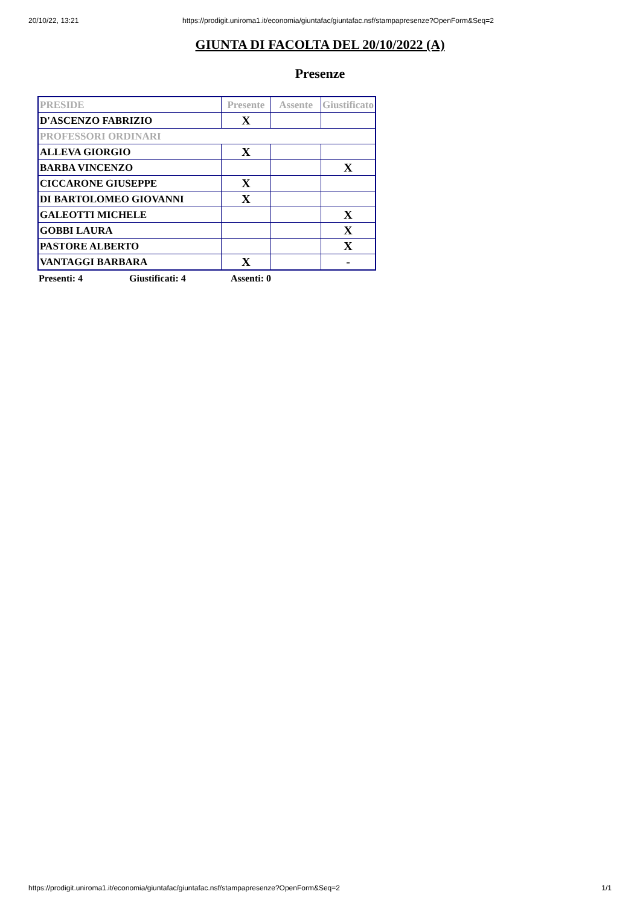20/10/22, 13:21 https://prodigit.uniroma1.it/economia/giuntafac/giuntafac.nsf/stampapresenze?OpenForm&Seq=2
GIUNTA DI FACOLTA DEL 20/10/2022 (A)
Presenze
| PRESIDE | Presente | Assente | Giustificato |
| D'ASCENZO FABRIZIO | X | | |
| PROFESSORI ORDINARI | | | |
| ALLEVA GIORGIO | X | | |
| BARBA VINCENZO | | | X |
| CICCARONE GIUSEPPE | X | | |
| DI BARTOLOMEO GIOVANNI | X | | |
| GALEOTTI MICHELE | | | X |
| GOBBI LAURA | | | X |
| PASTORE ALBERTO | | | X |
| VANTAGGI BARBARA | X | | - |
Presenti: 4 Giustificati: 4 Assenti: 0
https://prodigit.uniroma1.it/economia/giuntafac/giuntafac.nsf/stampapresenze?OpenForm&Seq=2 1/1